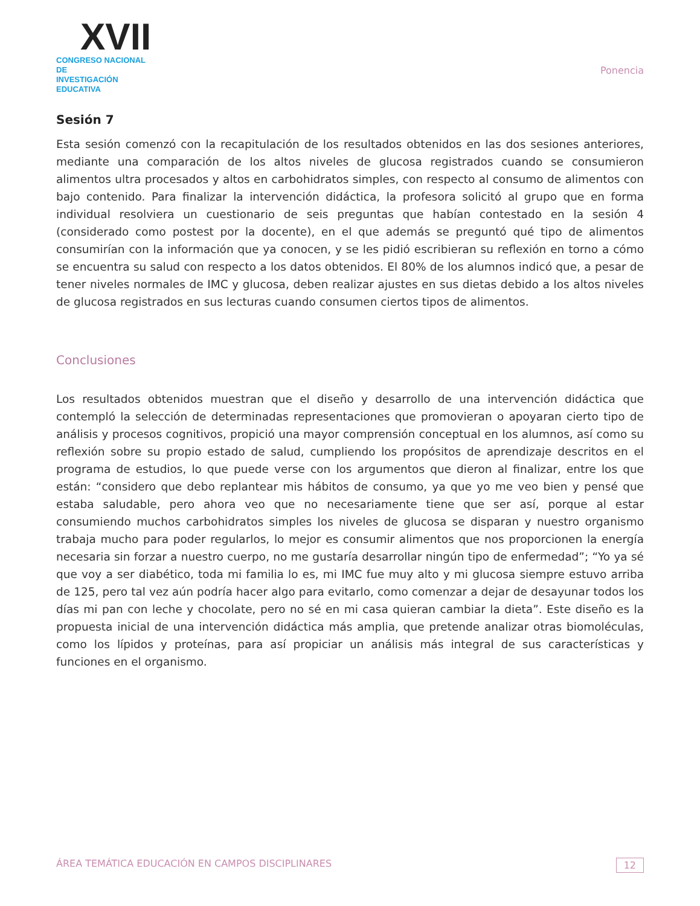XVII
CONGRESO NACIONAL DE
INVESTIGACIÓN EDUCATIVA
Ponencia
Sesión 7
Esta sesión comenzó con la recapitulación de los resultados obtenidos en las dos sesiones anteriores, mediante una comparación de los altos niveles de glucosa registrados cuando se consumieron alimentos ultra procesados y altos en carbohidratos simples, con respecto al consumo de alimentos con bajo contenido. Para finalizar la intervención didáctica, la profesora solicitó al grupo que en forma individual resolviera un cuestionario de seis preguntas que habían contestado en la sesión 4 (considerado como postest por la docente), en el que además se preguntó qué tipo de alimentos consumirían con la información que ya conocen, y se les pidió escribieran su reflexión en torno a cómo se encuentra su salud con respecto a los datos obtenidos. El 80% de los alumnos indicó que, a pesar de tener niveles normales de IMC y glucosa, deben realizar ajustes en sus dietas debido a los altos niveles de glucosa registrados en sus lecturas cuando consumen ciertos tipos de alimentos.
Conclusiones
Los resultados obtenidos muestran que el diseño y desarrollo de una intervención didáctica que contempló la selección de determinadas representaciones que promovieran o apoyaran cierto tipo de análisis y procesos cognitivos, propició una mayor comprensión conceptual en los alumnos, así como su reflexión sobre su propio estado de salud, cumpliendo los propósitos de aprendizaje descritos en el programa de estudios, lo que puede verse con los argumentos que dieron al finalizar, entre los que están: “considero que debo replantear mis hábitos de consumo, ya que yo me veo bien y pensé que estaba saludable, pero ahora veo que no necesariamente tiene que ser así, porque al estar consumiendo muchos carbohidratos simples los niveles de glucosa se disparan y nuestro organismo trabaja mucho para poder regularlos, lo mejor es consumir alimentos que nos proporcionen la energía necesaria sin forzar a nuestro cuerpo, no me gustaría desarrollar ningún tipo de enfermedad”; “Yo ya sé que voy a ser diabético, toda mi familia lo es, mi IMC fue muy alto y mi glucosa siempre estuvo arriba de 125, pero tal vez aún podría hacer algo para evitarlo, como comenzar a dejar de desayunar todos los días mi pan con leche y chocolate, pero no sé en mi casa quieran cambiar la dieta”. Este diseño es la propuesta inicial de una intervención didáctica más amplia, que pretende analizar otras biomoléculas, como los lípidos y proteínas, para así propiciar un análisis más integral de sus características y funciones en el organismo.
ÁREA TEMÁTICA EDUCACIÓN EN CAMPOS DISCIPLINARES 12